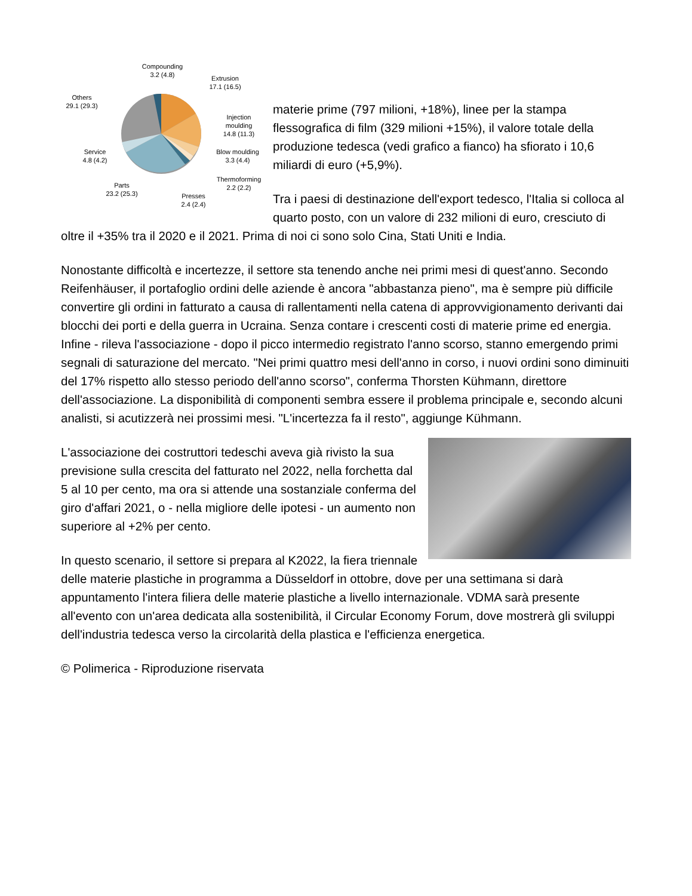Compounding
3.2 (4.8)
Extrusion
17.1 (16.5)
Others
29.1 (29.3)
Injection
moulding
14.8 (11.3)
Service
4.8 (4.2)
Blow moulding
3.3 (4.4)
Thermoforming
2.2 (2.2)
Parts
23.2 (25.3)
Presses
2.4 (2.4)
materie prime (797 milioni, +18%), linee per la stampa flessografica di film (329 milioni +15%), il valore totale della produzione tedesca (vedi grafico a fianco) ha sfiorato i 10,6 miliardi di euro (+5,9%).
Tra i paesi di destinazione dell'export tedesco, l'Italia si colloca al quarto posto, con un valore di 232 milioni di euro, cresciuto di oltre il +35% tra il 2020 e il 2021. Prima di noi ci sono solo Cina, Stati Uniti e India.
Nonostante difficoltà e incertezze, il settore sta tenendo anche nei primi mesi di quest'anno. Secondo Reifenhäuser, il portafoglio ordini delle aziende è ancora "abbastanza pieno", ma è sempre più difficile convertire gli ordini in fatturato a causa di rallentamenti nella catena di approvvigionamento derivanti dai blocchi dei porti e della guerra in Ucraina. Senza contare i crescenti costi di materie prime ed energia. Infine - rileva l'associazione - dopo il picco intermedio registrato l'anno scorso, stanno emergendo primi segnali di saturazione del mercato. "Nei primi quattro mesi dell'anno in corso, i nuovi ordini sono diminuiti del 17% rispetto allo stesso periodo dell'anno scorso", conferma Thorsten Kühmann, direttore dell'associazione. La disponibilità di componenti sembra essere il problema principale e, secondo alcuni analisti, si acutizzerà nei prossimi mesi. "L'incertezza fa il resto", aggiunge Kühmann.
L'associazione dei costruttori tedeschi aveva già rivisto la sua previsione sulla crescita del fatturato nel 2022, nella forchetta dal 5 al 10 per cento, ma ora si attende una sostanziale conferma del giro d'affari 2021, o - nella migliore delle ipotesi - un aumento non superiore al +2% per cento.
In questo scenario, il settore si prepara al K2022, la fiera triennale delle materie plastiche in programma a Düsseldorf in ottobre, dove per una settimana si darà appuntamento l'intera filiera delle materie plastiche a livello internazionale. VDMA sarà presente all'evento con un'area dedicata alla sostenibilità, il Circular Economy Forum, dove mostrerà gli sviluppi dell'industria tedesca verso la circolarità della plastica e l'efficienza energetica.
© Polimerica - Riproduzione riservata